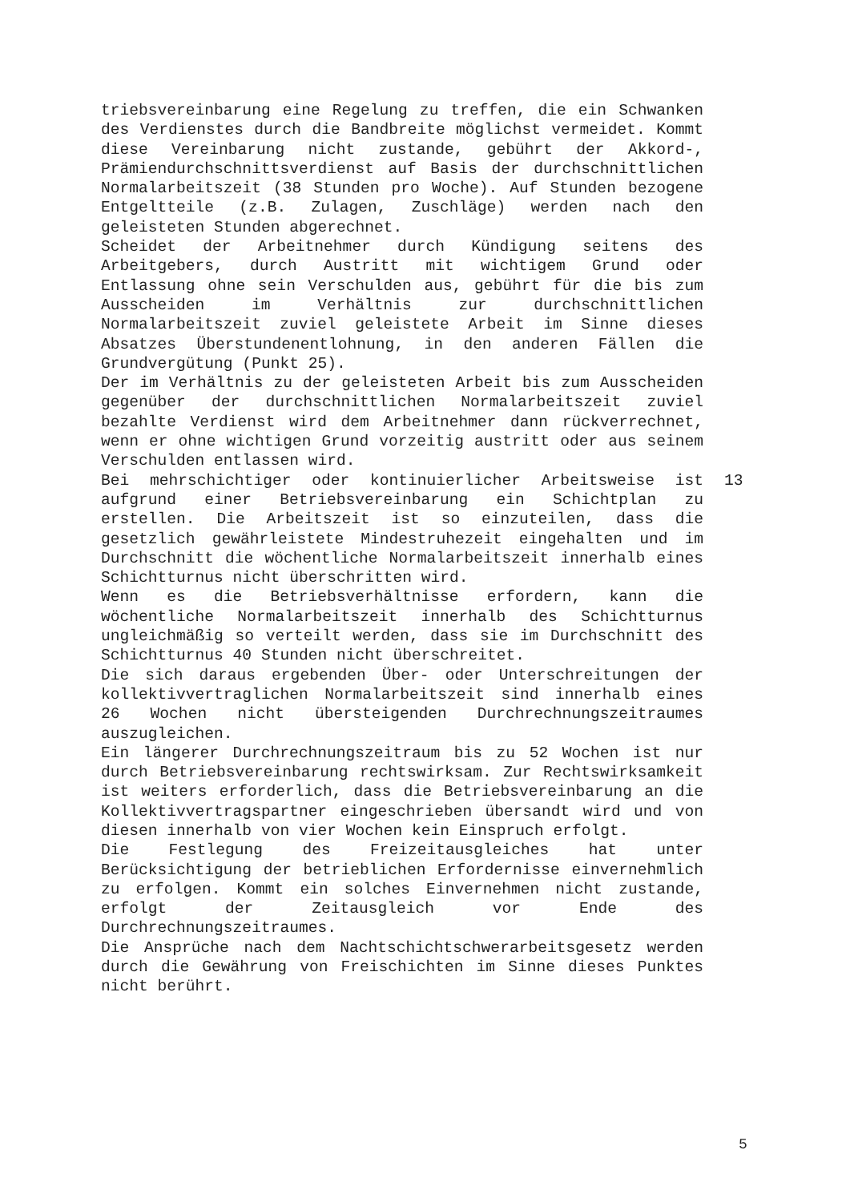triebsvereinbarung eine Regelung zu treffen, die ein Schwanken des Verdienstes durch die Bandbreite möglichst vermeidet. Kommt diese Vereinbarung nicht zustande, gebührt der Akkord-, Prämiendurchschnittsverdienst auf Basis der durchschnittlichen Normalarbeitszeit (38 Stunden pro Woche). Auf Stunden bezogene Entgeltteile (z.B. Zulagen, Zuschläge) werden nach den geleisteten Stunden abgerechnet.
Scheidet der Arbeitnehmer durch Kündigung seitens des Arbeitgebers, durch Austritt mit wichtigem Grund oder Entlassung ohne sein Verschulden aus, gebührt für die bis zum Ausscheiden im Verhältnis zur durchschnittlichen Normalarbeitszeit zuviel geleistete Arbeit im Sinne dieses Absatzes Überstundenentlohnung, in den anderen Fällen die Grundvergütung (Punkt 25).
Der im Verhältnis zu der geleisteten Arbeit bis zum Ausscheiden gegenüber der durchschnittlichen Normalarbeitszeit zuviel bezahlte Verdienst wird dem Arbeitnehmer dann rückverrechnet, wenn er ohne wichtigen Grund vorzeitig austritt oder aus seinem Verschulden entlassen wird.
Bei mehrschichtiger oder kontinuierlicher Arbeitsweise ist aufgrund einer Betriebsvereinbarung ein Schichtplan zu erstellen. Die Arbeitszeit ist so einzuteilen, dass die gesetzlich gewährleistete Mindestruhezeit eingehalten und im Durchschnitt die wöchentliche Normalarbeitszeit innerhalb eines Schichtturnus nicht überschritten wird.
13
Wenn es die Betriebsverhältnisse erfordern, kann die wöchentliche Normalarbeitszeit innerhalb des Schichtturnus ungleichmäßig so verteilt werden, dass sie im Durchschnitt des Schichtturnus 40 Stunden nicht überschreitet.
Die sich daraus ergebenden Über- oder Unterschreitungen der kollektivvertraglichen Normalarbeitszeit sind innerhalb eines 26 Wochen nicht übersteigenden Durchrechnungszeitraumes auszugleichen.
Ein längerer Durchrechnungszeitraum bis zu 52 Wochen ist nur durch Betriebsvereinbarung rechtswirksam. Zur Rechtswirksamkeit ist weiters erforderlich, dass die Betriebsvereinbarung an die Kollektivvertragspartner eingeschrieben übersandt wird und von diesen innerhalb von vier Wochen kein Einspruch erfolgt.
Die Festlegung des Freizeitausgleiches hat unter Berücksichtigung der betrieblichen Erfordernisse einvernehmlich zu erfolgen. Kommt ein solches Einvernehmen nicht zustande, erfolgt der Zeitausgleich vor Ende des Durchrechnungszeitraumes.
Die Ansprüche nach dem Nachtschichtschwerarbeitsgesetz werden durch die Gewährung von Freischichten im Sinne dieses Punktes nicht berührt.
5